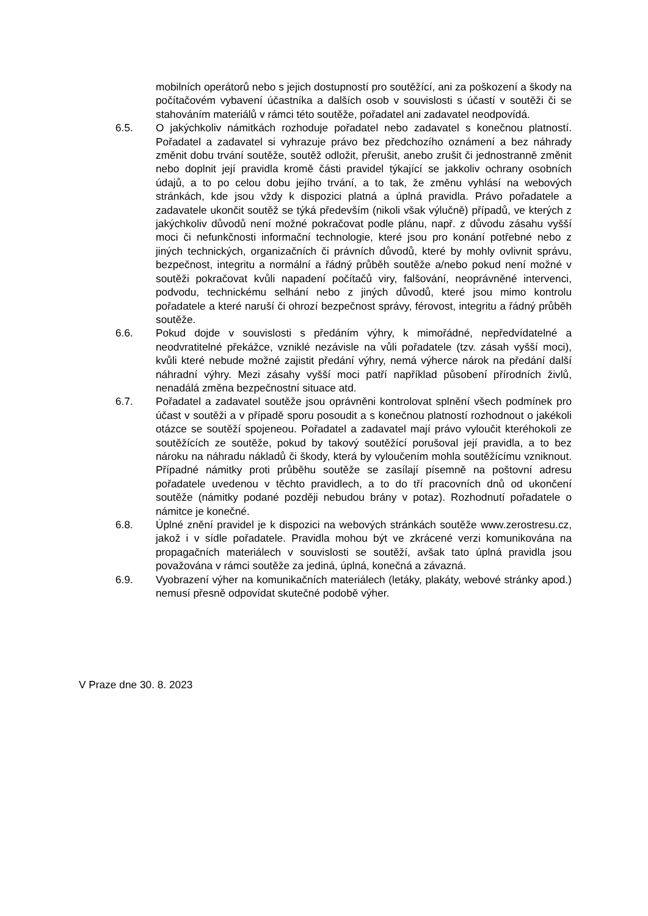mobilních operátorů nebo s jejich dostupností pro soutěžící, ani za poškození a škody na počítačovém vybavení účastníka a dalších osob v souvislosti s účastí v soutěži či se stahováním materiálů v rámci této soutěže, pořadatel ani zadavatel neodpovídá.
6.5. O jakýchkoliv námitkách rozhoduje pořadatel nebo zadavatel s konečnou platností. Pořadatel a zadavatel si vyhrazuje právo bez předchozího oznámení a bez náhrady změnit dobu trvání soutěže, soutěž odložit, přerušit, anebo zrušit či jednostranně změnit nebo doplnit její pravidla kromě části pravidel týkající se jakkoliv ochrany osobních údajů, a to po celou dobu jejího trvání, a to tak, že změnu vyhlásí na webových stránkách, kde jsou vždy k dispozici platná a úplná pravidla. Právo pořadatele a zadavatele ukončit soutěž se týká především (nikoli však výlučně) případů, ve kterých z jakýchkoliv důvodů není možné pokračovat podle plánu, např. z důvodu zásahu vyšší moci či nefunkčnosti informační technologie, které jsou pro konání potřebné nebo z jiných technických, organizačních či právních důvodů, které by mohly ovlivnit správu, bezpečnost, integritu a normální a řádný průběh soutěže a/nebo pokud není možné v soutěži pokračovat kvůli napadení počítačů viry, falšování, neoprávněné intervenci, podvodu, technickému selhání nebo z jiných důvodů, které jsou mimo kontrolu pořadatele a které naruší či ohrozí bezpečnost správy, férovost, integritu a řádný průběh soutěže.
6.6. Pokud dojde v souvislosti s předáním výhry, k mimořádné, nepředvídatelné a neodvratitelné překážce, vzniklé nezávisle na vůli pořadatele (tzv. zásah vyšší moci), kvůli které nebude možné zajistit předání výhry, nemá výherce nárok na předání další náhradní výhry. Mezi zásahy vyšší moci patří například působení přírodních živlů, nenadálá změna bezpečnostní situace atd.
6.7. Pořadatel a zadavatel soutěže jsou oprávněni kontrolovat splnění všech podmínek pro účast v soutěži a v případě sporu posoudit a s konečnou platností rozhodnout o jakékoli otázce se soutěží spojeneou. Pořadatel a zadavatel mají právo vyloučit kteréhokoli ze soutěžících ze soutěže, pokud by takový soutěžící porušoval její pravidla, a to bez nároku na náhradu nákladů či škody, která by vyloučením mohla soutěžícímu vzniknout. Případné námitky proti průběhu soutěže se zasílají písemně na poštovní adresu pořadatele uvedenou v těchto pravidlech, a to do tří pracovních dnů od ukončení soutěže (námitky podané později nebudou brány v potaz). Rozhodnutí pořadatele o námitce je konečné.
6.8. Úplné znění pravidel je k dispozici na webových stránkách soutěže www.zerostresu.cz, jakož i v sídle pořadatele. Pravidla mohou být ve zkrácené verzi komunikována na propagačních materiálech v souvislosti se soutěží, avšak tato úplná pravidla jsou považována v rámci soutěže za jediná, úplná, konečná a závazná.
6.9. Vyobrazení výher na komunikačních materiálech (letáky, plakáty, webové stránky apod.) nemusí přesně odpovídat skutečné podobě výher.
V Praze dne 30. 8. 2023